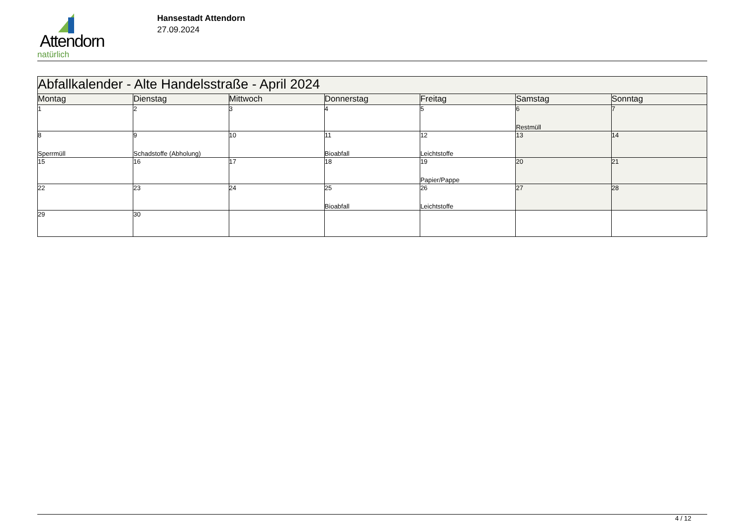Attendorn
natürlich
Hansestadt Attendorn
27.09.2024
| Abfallkalender - Alte Handelsstraße - April 2024 | | | | | | |
| Montag | Dienstag | Mittwoch | Donnerstag | Freitag | Samstag | Sonntag |
| 1 | 2 | 3 | 4 | 5 | 6 Restmüll | 7 |
| 8 Sperrmüll | 9 Schadstoffe (Abholung) | 10 | 11 Bioabfall | 12 Leichtstoffe | 13 | 14 |
| 15 | 16 | 17 | 18 | 19 Papier/Pappe | 20 | 21 |
| 22 | 23 | 24 | 25 Bioabfall | 26 Leichtstoffe | 27 | 28 |
| 29 | 30 | | | | | |
4 / 12